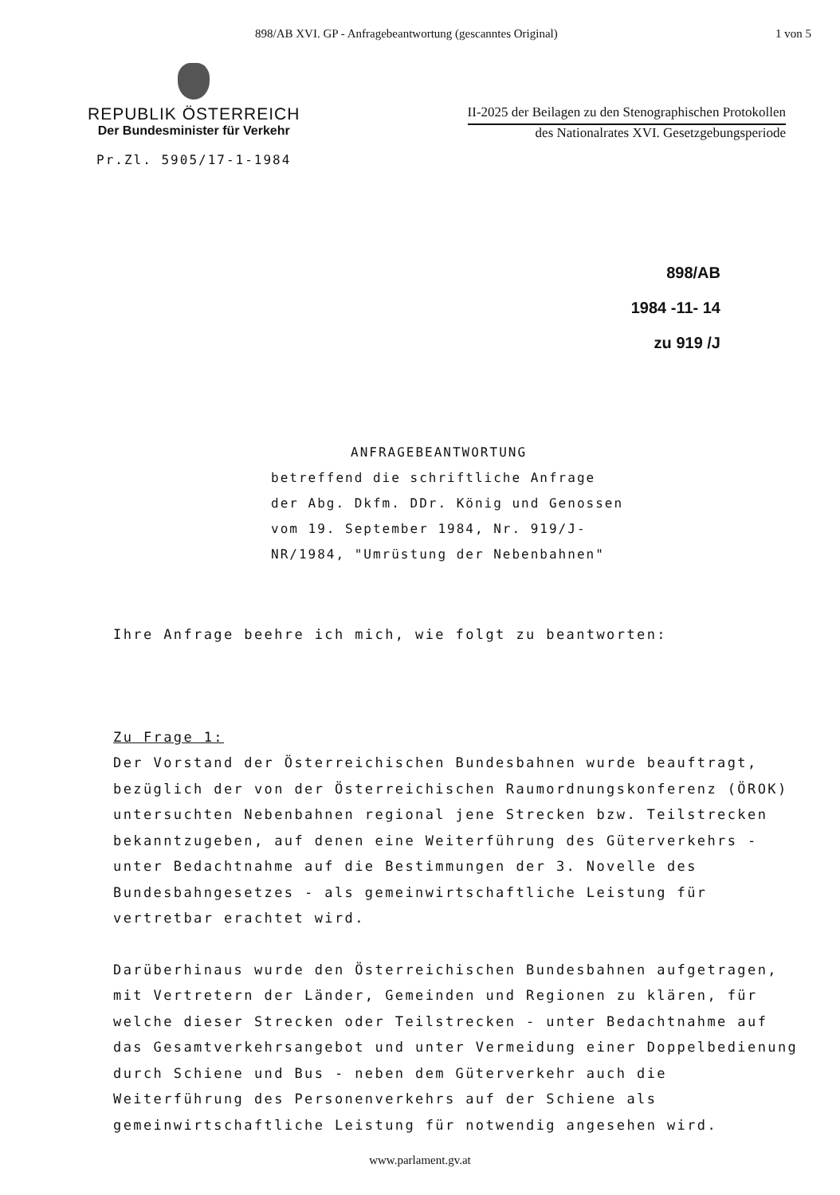898/AB XVI. GP - Anfragebeantwortung (gescanntes Original) 1 von 5
REPUBLIK ÖSTERREICH
Der Bundesminister für Verkehr
Pr.Zl. 5905/17-1-1984
II-2025 der Beilagen zu den Stenographischen Protokollen
des Nationalrates XVI. Gesetzgebungsperiode
898/AB
1984 -11- 14
zu 919 /J
ANFRAGEBEANTWORTUNG
betreffend die schriftliche Anfrage
der Abg. Dkfm. DDr. König und Genossen
vom 19. September 1984, Nr. 919/J-
NR/1984, "Umrüstung der Nebenbahnen"
Ihre Anfrage beehre ich mich, wie folgt zu beantworten:
Zu Frage 1:
Der Vorstand der Österreichischen Bundesbahnen wurde beauftragt, bezüglich der von der Österreichischen Raumordnungskonferenz (ÖROK) untersuchten Nebenbahnen regional jene Strecken bzw. Teilstrecken bekanntzugeben, auf denen eine Weiterführung des Güterverkehrs - unter Bedachtnahme auf die Bestimmungen der 3. Novelle des Bundesbahngesetzes - als gemeinwirtschaftliche Leistung für vertretbar erachtet wird.
Darüberhinaus wurde den Österreichischen Bundesbahnen aufgetragen, mit Vertretern der Länder, Gemeinden und Regionen zu klären, für welche dieser Strecken oder Teilstrecken - unter Bedachtnahme auf das Gesamtverkehrsangebot und unter Vermeidung einer Doppelbedienung durch Schiene und Bus - neben dem Güterverkehr auch die Weiterführung des Personenverkehrs auf der Schiene als gemeinwirtschaftliche Leistung für notwendig angesehen wird.
www.parlament.gv.at